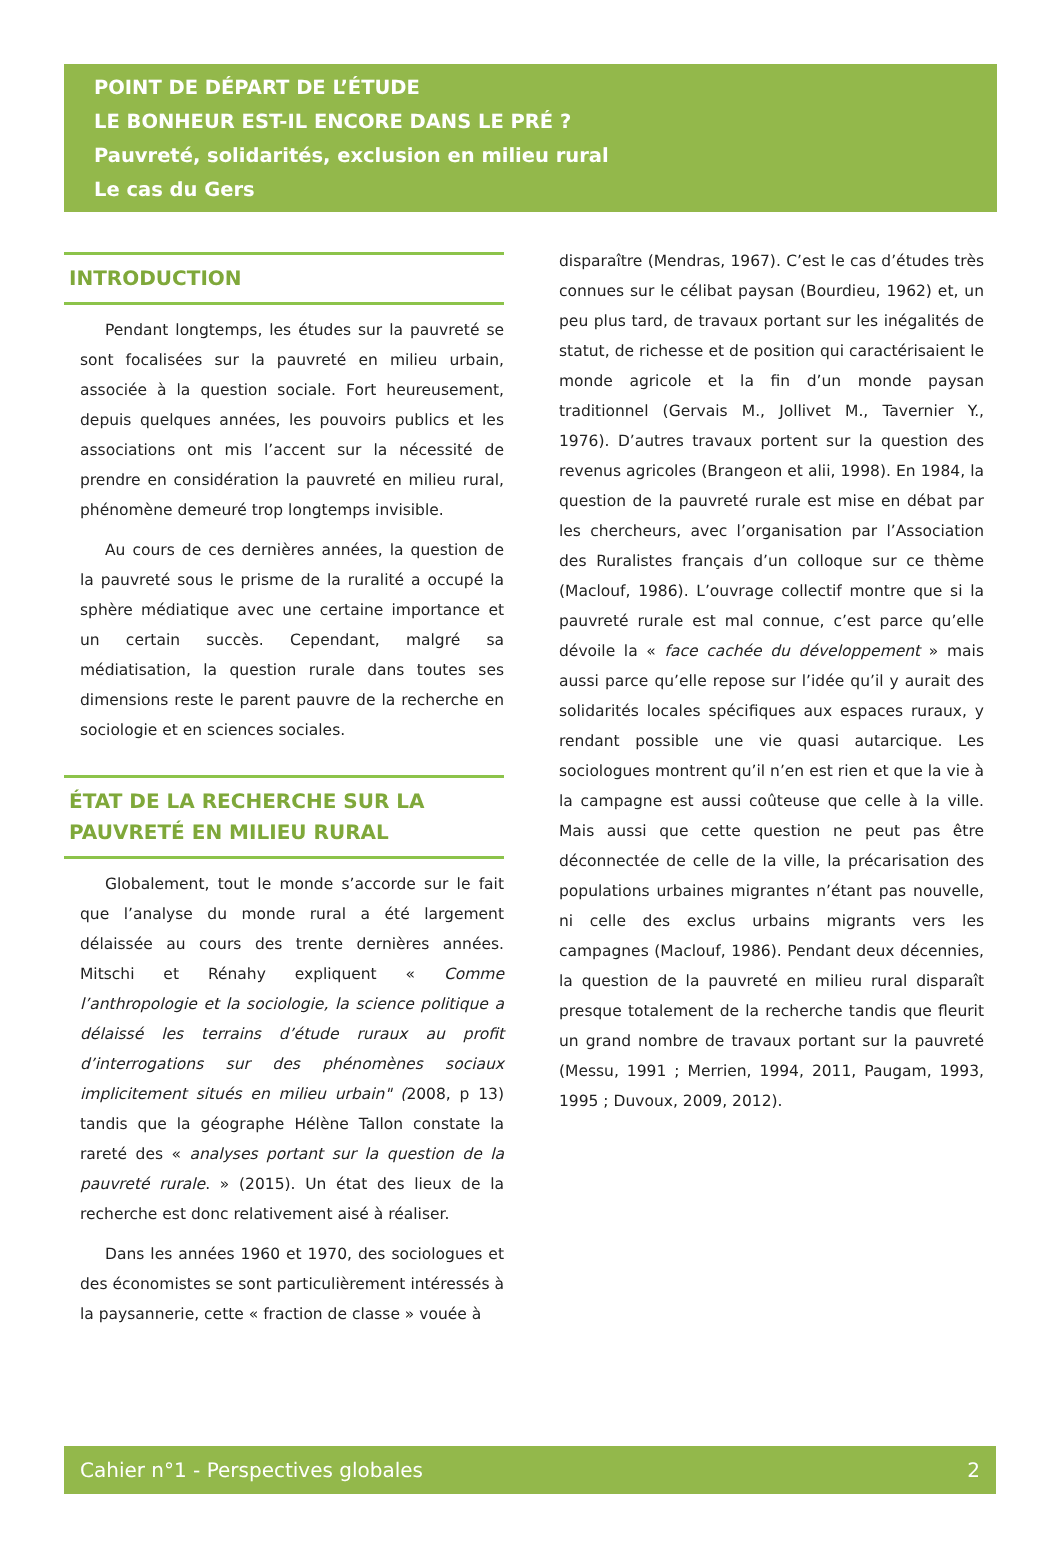POINT DE DÉPART DE L’ÉTUDE
LE BONHEUR EST-IL ENCORE DANS LE PRÉ ?
Pauvreté, solidarités, exclusion en milieu rural
Le cas du Gers
INTRODUCTION
Pendant longtemps, les études sur la pauvreté se sont focalisées sur la pauvreté en milieu urbain, associée à la question sociale. Fort heureusement, depuis quelques années, les pouvoirs publics et les associations ont mis l’accent sur la nécessité de prendre en considération la pauvreté en milieu rural, phénomène demeuré trop longtemps invisible.
Au cours de ces dernières années, la question de la pauvreté sous le prisme de la ruralité a occupé la sphère médiatique avec une certaine importance et un certain succès. Cependant, malgré sa médiatisation, la question rurale dans toutes ses dimensions reste le parent pauvre de la recherche en sociologie et en sciences sociales.
ÉTAT DE LA RECHERCHE SUR LA PAUVRETÉ EN MILIEU RURAL
Globalement, tout le monde s’accorde sur le fait que l’analyse du monde rural a été largement délaissée au cours des trente dernières années. Mitschi et Rénahy expliquent « Comme l’anthropologie et la sociologie, la science politique a délaissé les terrains d’étude ruraux au profit d’interrogations sur des phénomènes sociaux implicitement situés en milieu urbain" (2008, p 13) tandis que la géographe Hélène Tallon constate la rareté des « analyses portant sur la question de la pauvreté rurale. » (2015). Un état des lieux de la recherche est donc relativement aisé à réaliser.
Dans les années 1960 et 1970, des sociologues et des économistes se sont particulièrement intéressés à la paysannerie, cette « fraction de classe » vouée à
disparaître (Mendras, 1967). C’est le cas d’études très connues sur le célibat paysan (Bourdieu, 1962) et, un peu plus tard, de travaux portant sur les inégalités de statut, de richesse et de position qui caractérisaient le monde agricole et la fin d’un monde paysan traditionnel (Gervais M., Jollivet M., Tavernier Y., 1976). D’autres travaux portent sur la question des revenus agricoles (Brangeon et alii, 1998). En 1984, la question de la pauvreté rurale est mise en débat par les chercheurs, avec l’organisation par l’Association des Ruralistes français d’un colloque sur ce thème (Maclouf, 1986). L’ouvrage collectif montre que si la pauvreté rurale est mal connue, c’est parce qu’elle dévoile la « face cachée du développement » mais aussi parce qu’elle repose sur l’idée qu’il y aurait des solidarités locales spécifiques aux espaces ruraux, y rendant possible une vie quasi autarcique. Les sociologues montrent qu’il n’en est rien et que la vie à la campagne est aussi coûteuse que celle à la ville. Mais aussi que cette question ne peut pas être déconnectée de celle de la ville, la précarisation des populations urbaines migrantes n’étant pas nouvelle, ni celle des exclus urbains migrants vers les campagnes (Maclouf, 1986). Pendant deux décennies, la question de la pauvreté en milieu rural disparaît presque totalement de la recherche tandis que fleurit un grand nombre de travaux portant sur la pauvreté (Messu, 1991 ; Merrien, 1994, 2011, Paugam, 1993, 1995 ; Duvoux, 2009, 2012).
Cahier n°1 - Perspectives globales 2